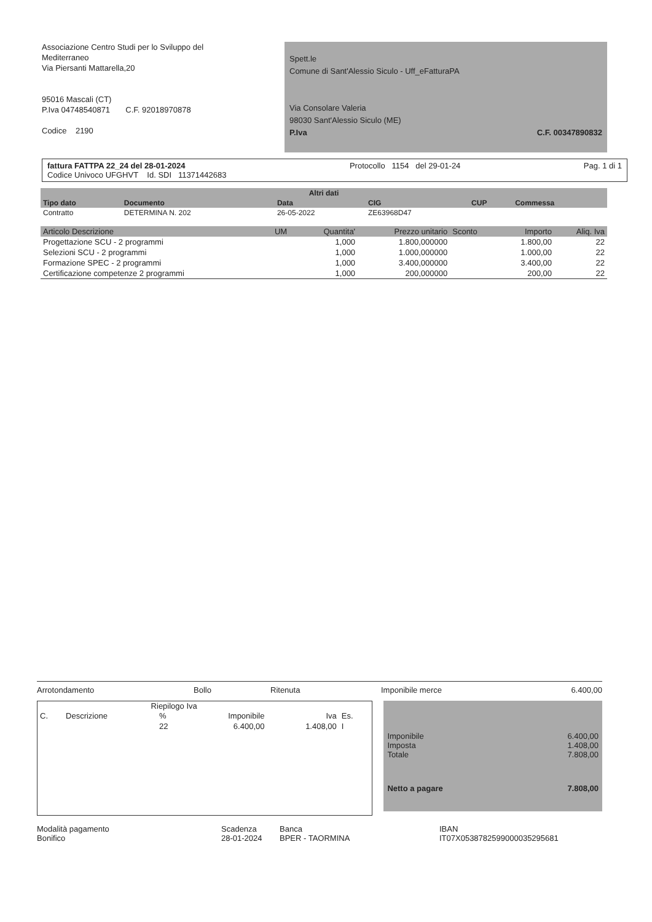Associazione Centro Studi per lo Sviluppo del
Mediterraneo
Via Piersanti Mattarella,20
95016 Mascali (CT)
P.Iva 04748540871 C.F. 92018970878
Codice 2190
Spett.le
Comune di Sant'Alessio Siculo - Uff_eFatturaPA
Via Consolare Valeria
98030 Sant'Alessio Siculo (ME)
P.Iva C.F. 00347890832
fattura FATTPA 22_24 del 28-01-2024
Codice Univoco UFGHVT Id. SDI 11371442683
Protocollo 1154 del 29-01-24
Pag. 1 di 1
| Altri dati | | | | | |
| --- | --- | --- | --- | --- | --- |
| Tipo dato | Documento | Data | CIG | CUP | Commessa |
| Contratto | DETERMINA N. 202 | 26-05-2022 | ZE63968D47 | | |
| Articolo Descrizione | UM | Quantita' | Prezzo unitario | Sconto | Importo | Aliq. Iva |
| --- | --- | --- | --- | --- | --- | --- |
| Progettazione SCU - 2 programmi | | 1,000 | 1.800,000000 | | 1.800,00 | 22 |
| Selezioni SCU - 2 programmi | | 1,000 | 1.000,000000 | | 1.000,00 | 22 |
| Formazione SPEC - 2 programmi | | 1,000 | 3.400,000000 | | 3.400,00 | 22 |
| Certificazione competenze 2 programmi | | 1,000 | 200,000000 | | 200,00 | 22 |
Arrotondamento Bollo Ritenuta Imponibile merce 6.400,00
Riepilogo Iva
| C. | Descrizione | % | Imponibile | Iva | Es. |
| --- | --- | --- | --- | --- | --- |
| | | 22 | 6.400,00 | 1.408,00 | I |
Imponibile 6.400,00
Imposta 1.408,00
Totale 7.808,00
Netto a pagare 7.808,00
Modalità pagamento
Bonifico Scadenza
28-01-2024 Banca
BPER - TAORMINA IBAN
IT07X0538782599000035295681